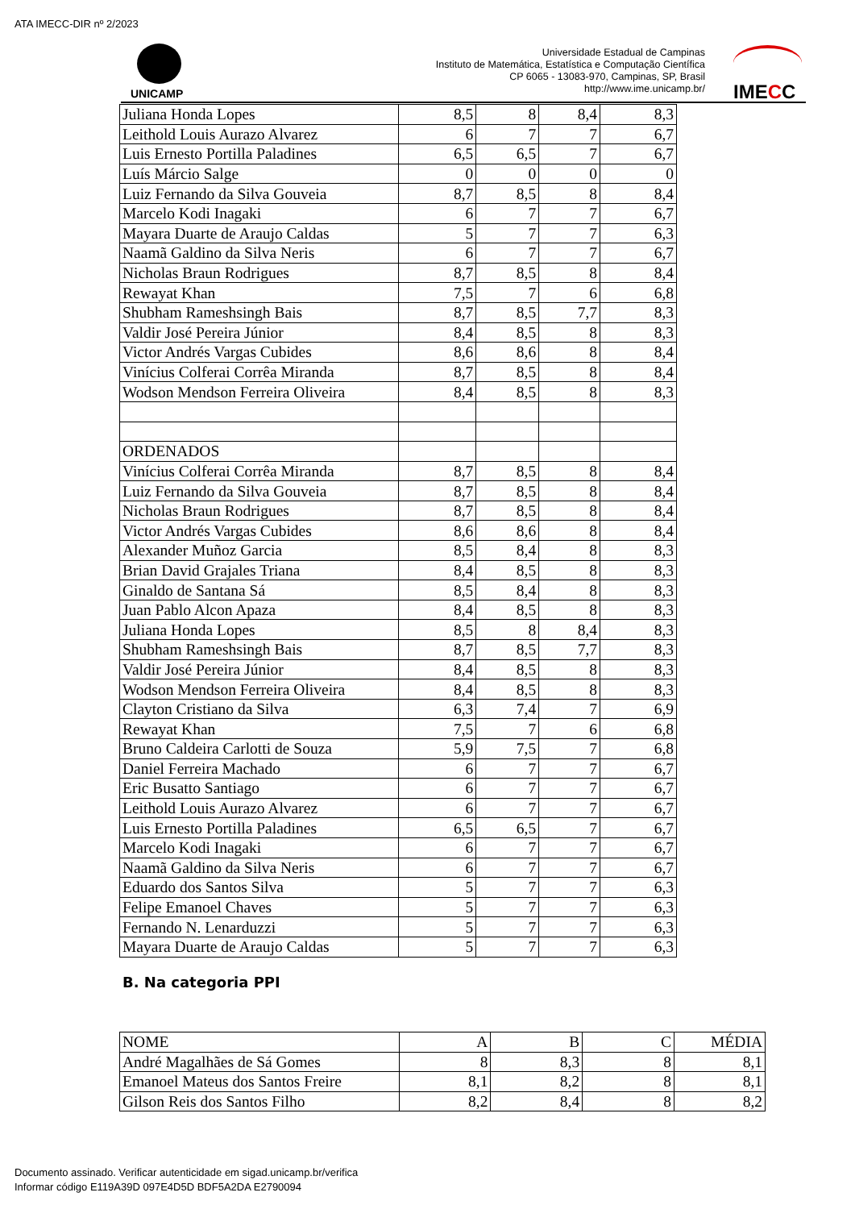ATA IMECC-DIR nº 2/2023
UNICAMP
Universidade Estadual de Campinas
Instituto de Matemática, Estatística e Computação Científica
CP 6065 - 13083-970, Campinas, SP, Brasil
http://www.ime.unicamp.br/
IMECC
| Juliana Honda Lopes | 8,5 | 8 | 8,4 | 8,3 |
| Leithold Louis Aurazo Alvarez | 6 | 7 | 7 | 6,7 |
| Luis Ernesto Portilla Paladines | 6,5 | 6,5 | 7 | 6,7 |
| Luís Márcio Salge | 0 | 0 | 0 | 0 |
| Luiz Fernando da Silva Gouveia | 8,7 | 8,5 | 8 | 8,4 |
| Marcelo Kodi Inagaki | 6 | 7 | 7 | 6,7 |
| Mayara Duarte de Araujo Caldas | 5 | 7 | 7 | 6,3 |
| Naamã Galdino da Silva Neris | 6 | 7 | 7 | 6,7 |
| Nicholas Braun Rodrigues | 8,7 | 8,5 | 8 | 8,4 |
| Rewayat Khan | 7,5 | 7 | 6 | 6,8 |
| Shubham Rameshsingh Bais | 8,7 | 8,5 | 7,7 | 8,3 |
| Valdir José Pereira Júnior | 8,4 | 8,5 | 8 | 8,3 |
| Victor Andrés Vargas Cubides | 8,6 | 8,6 | 8 | 8,4 |
| Vinícius Colferai Corrêa Miranda | 8,7 | 8,5 | 8 | 8,4 |
| Wodson Mendson Ferreira Oliveira | 8,4 | 8,5 | 8 | 8,3 |
| ORDENADOS | | | | |
| Vinícius Colferai Corrêa Miranda | 8,7 | 8,5 | 8 | 8,4 |
| Luiz Fernando da Silva Gouveia | 8,7 | 8,5 | 8 | 8,4 |
| Nicholas Braun Rodrigues | 8,7 | 8,5 | 8 | 8,4 |
| Victor Andrés Vargas Cubides | 8,6 | 8,6 | 8 | 8,4 |
| Alexander Muñoz Garcia | 8,5 | 8,4 | 8 | 8,3 |
| Brian David Grajales Triana | 8,4 | 8,5 | 8 | 8,3 |
| Ginaldo de Santana Sá | 8,5 | 8,4 | 8 | 8,3 |
| Juan Pablo Alcon Apaza | 8,4 | 8,5 | 8 | 8,3 |
| Juliana Honda Lopes | 8,5 | 8 | 8,4 | 8,3 |
| Shubham Rameshsingh Bais | 8,7 | 8,5 | 7,7 | 8,3 |
| Valdir José Pereira Júnior | 8,4 | 8,5 | 8 | 8,3 |
| Wodson Mendson Ferreira Oliveira | 8,4 | 8,5 | 8 | 8,3 |
| Clayton Cristiano da Silva | 6,3 | 7,4 | 7 | 6,9 |
| Rewayat Khan | 7,5 | 7 | 6 | 6,8 |
| Bruno Caldeira Carlotti de Souza | 5,9 | 7,5 | 7 | 6,8 |
| Daniel Ferreira Machado | 6 | 7 | 7 | 6,7 |
| Eric Busatto Santiago | 6 | 7 | 7 | 6,7 |
| Leithold Louis Aurazo Alvarez | 6 | 7 | 7 | 6,7 |
| Luis Ernesto Portilla Paladines | 6,5 | 6,5 | 7 | 6,7 |
| Marcelo Kodi Inagaki | 6 | 7 | 7 | 6,7 |
| Naamã Galdino da Silva Neris | 6 | 7 | 7 | 6,7 |
| Eduardo dos Santos Silva | 5 | 7 | 7 | 6,3 |
| Felipe Emanoel Chaves | 5 | 7 | 7 | 6,3 |
| Fernando N. Lenarduzzi | 5 | 7 | 7 | 6,3 |
| Mayara Duarte de Araujo Caldas | 5 | 7 | 7 | 6,3 |
B. Na categoria PPI
| NOME | A | B | C | MÉDIA |
| André Magalhães de Sá Gomes | 8 | 8,3 | 8 | 8,1 |
| Emanoel Mateus dos Santos Freire | 8,1 | 8,2 | 8 | 8,1 |
| Gilson Reis dos Santos Filho | 8,2 | 8,4 | 8 | 8,2 |
Documento assinado. Verificar autenticidade em sigad.unicamp.br/verifica
Informar código E119A39D 097E4D5D BDF5A2DA E2790094